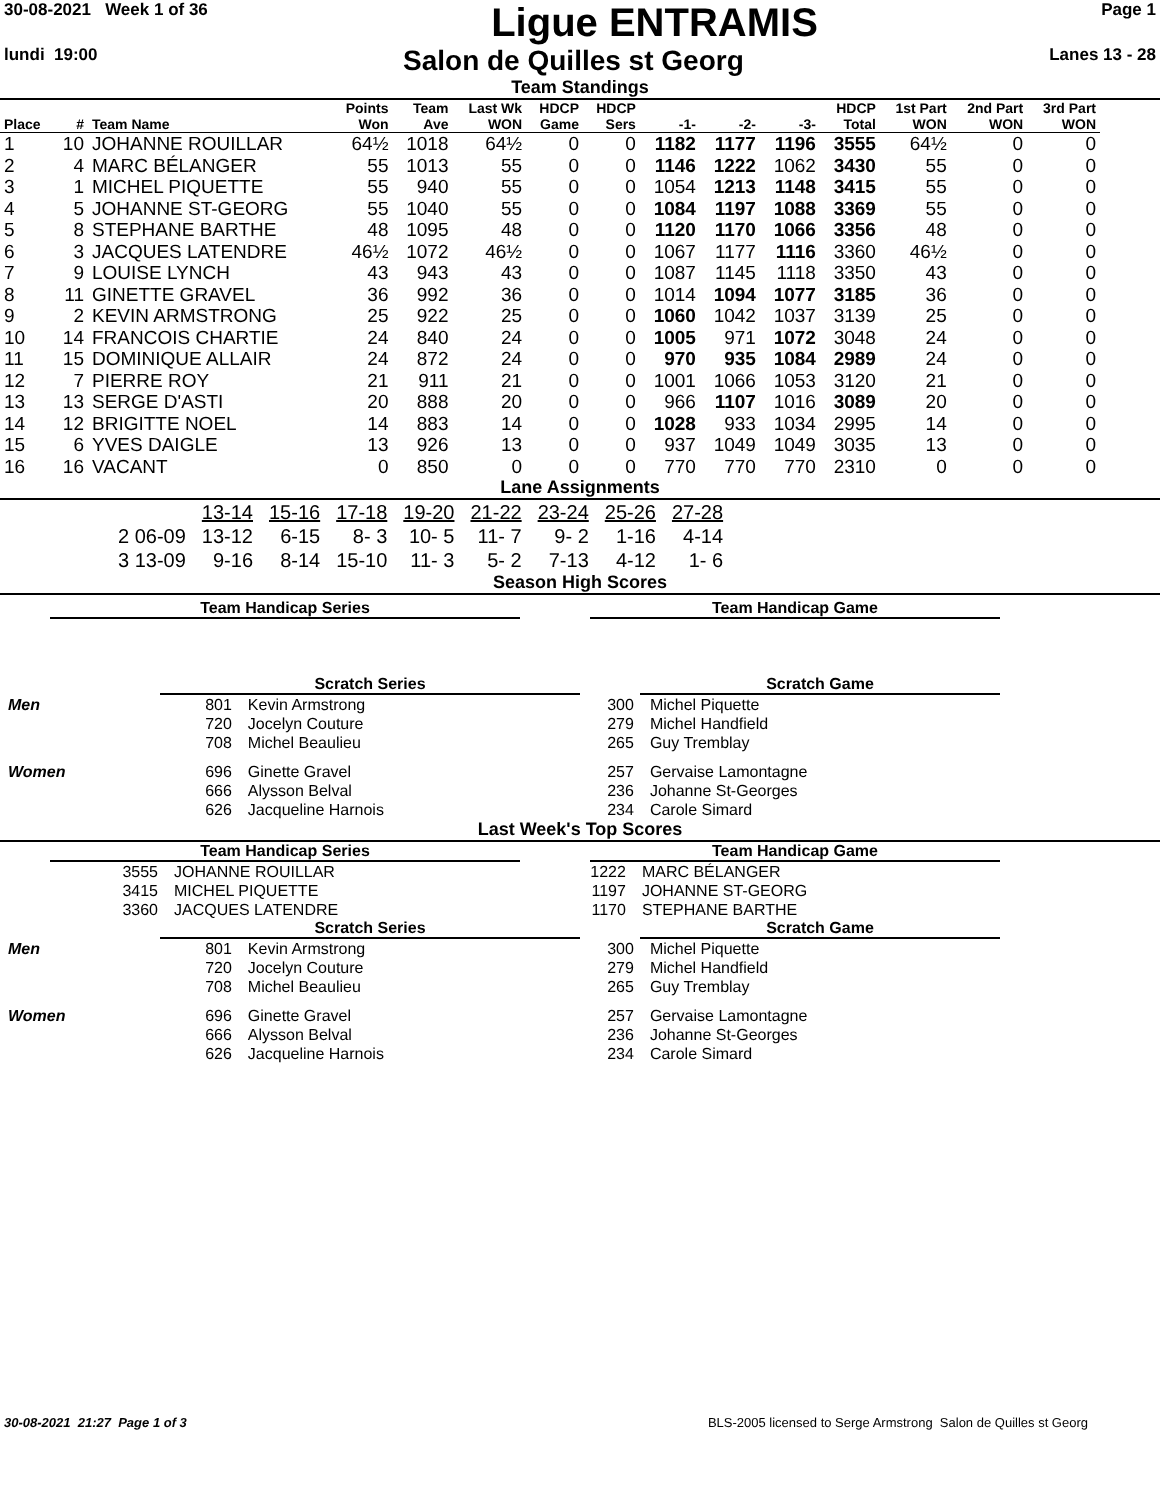30-08-2021 Week 1 of 36
Ligue ENTRAMIS
Page 1
lundi 19:00
Salon de Quilles st Georg
Lanes 13 - 28
Team Standings
| Place | # | Team Name | Points Won | Team Ave | Last Wk WON | HDCP Game | HDCP Sers | -1- | -2- | -3- | HDCP Total | 1st Part WON | 2nd Part WON | 3rd Part WON |
| --- | --- | --- | --- | --- | --- | --- | --- | --- | --- | --- | --- | --- | --- | --- |
| 1 | 10 | JOHANNE ROUILLAR | 64½ | 1018 | 64½ | 0 | 0 | 1182 | 1177 | 1196 | 3555 | 64½ | 0 | 0 |
| 2 | 4 | MARC BÉLANGER | 55 | 1013 | 55 | 0 | 0 | 1146 | 1222 | 1062 | 3430 | 55 | 0 | 0 |
| 3 | 1 | MICHEL PIQUETTE | 55 | 940 | 55 | 0 | 0 | 1054 | 1213 | 1148 | 3415 | 55 | 0 | 0 |
| 4 | 5 | JOHANNE ST-GEORG | 55 | 1040 | 55 | 0 | 0 | 1084 | 1197 | 1088 | 3369 | 55 | 0 | 0 |
| 5 | 8 | STEPHANE BARTHE | 48 | 1095 | 48 | 0 | 0 | 1120 | 1170 | 1066 | 3356 | 48 | 0 | 0 |
| 6 | 3 | JACQUES LATENDRE | 46½ | 1072 | 46½ | 0 | 0 | 1067 | 1177 | 1116 | 3360 | 46½ | 0 | 0 |
| 7 | 9 | LOUISE LYNCH | 43 | 943 | 43 | 0 | 0 | 1087 | 1145 | 1118 | 3350 | 43 | 0 | 0 |
| 8 | 11 | GINETTE GRAVEL | 36 | 992 | 36 | 0 | 0 | 1014 | 1094 | 1077 | 3185 | 36 | 0 | 0 |
| 9 | 2 | KEVIN ARMSTRONG | 25 | 922 | 25 | 0 | 0 | 1060 | 1042 | 1037 | 3139 | 25 | 0 | 0 |
| 10 | 14 | FRANCOIS CHARTIE | 24 | 840 | 24 | 0 | 0 | 1005 | 971 | 1072 | 3048 | 24 | 0 | 0 |
| 11 | 15 | DOMINIQUE ALLAIR | 24 | 872 | 24 | 0 | 0 | 970 | 935 | 1084 | 2989 | 24 | 0 | 0 |
| 12 | 7 | PIERRE ROY | 21 | 911 | 21 | 0 | 0 | 1001 | 1066 | 1053 | 3120 | 21 | 0 | 0 |
| 13 | 13 | SERGE D'ASTI | 20 | 888 | 20 | 0 | 0 | 966 | 1107 | 1016 | 3089 | 20 | 0 | 0 |
| 14 | 12 | BRIGITTE NOEL | 14 | 883 | 14 | 0 | 0 | 1028 | 933 | 1034 | 2995 | 14 | 0 | 0 |
| 15 | 6 | YVES DAIGLE | 13 | 926 | 13 | 0 | 0 | 937 | 1049 | 1049 | 3035 | 13 | 0 | 0 |
| 16 | 16 | VACANT | 0 | 850 | 0 | 0 | 0 | 770 | 770 | 770 | 2310 | 0 | 0 | 0 |
Lane Assignments
| | 13-14 | 15-16 | 17-18 | 19-20 | 21-22 | 23-24 | 25-26 | 27-28 |
| 2 06-09 | 13-12 | 6-15 | 8- 3 | 10- 5 | 11- 7 | 9- 2 | 1-16 | 4-14 |
| 3 13-09 | 9-16 | 8-14 | 15-10 | 11- 3 | 5- 2 | 7-13 | 4-12 | 1- 6 |
Season High Scores
Team Handicap Series Team Handicap Game
Scratch Series Scratch Game
| Men | 801 | Kevin Armstrong | 300 | Michel Piquette |
| | 720 | Jocelyn Couture | 279 | Michel Handfield |
| | 708 | Michel Beaulieu | 265 | Guy Tremblay |
| Women | 696 | Ginette Gravel | 257 | Gervaise Lamontagne |
| | 666 | Alysson Belval | 236 | Johanne St-Georges |
| | 626 | Jacqueline Harnois | 234 | Carole Simard |
Last Week's Top Scores
Team Handicap Series Team Handicap Game
| 3555 | JOHANNE ROUILLAR | 1222 | MARC BÉLANGER |
| 3415 | MICHEL PIQUETTE | 1197 | JOHANNE ST-GEORG |
| 3360 | JACQUES LATENDRE | 1170 | STEPHANE BARTHE |
Scratch Series Scratch Game
| Men | 801 | Kevin Armstrong | 300 | Michel Piquette |
| | 720 | Jocelyn Couture | 279 | Michel Handfield |
| | 708 | Michel Beaulieu | 265 | Guy Tremblay |
| Women | 696 | Ginette Gravel | 257 | Gervaise Lamontagne |
| | 666 | Alysson Belval | 236 | Johanne St-Georges |
| | 626 | Jacqueline Harnois | 234 | Carole Simard |
30-08-2021 21:27 Page 1 of 3 BLS-2005 licensed to Serge Armstrong Salon de Quilles st Georg